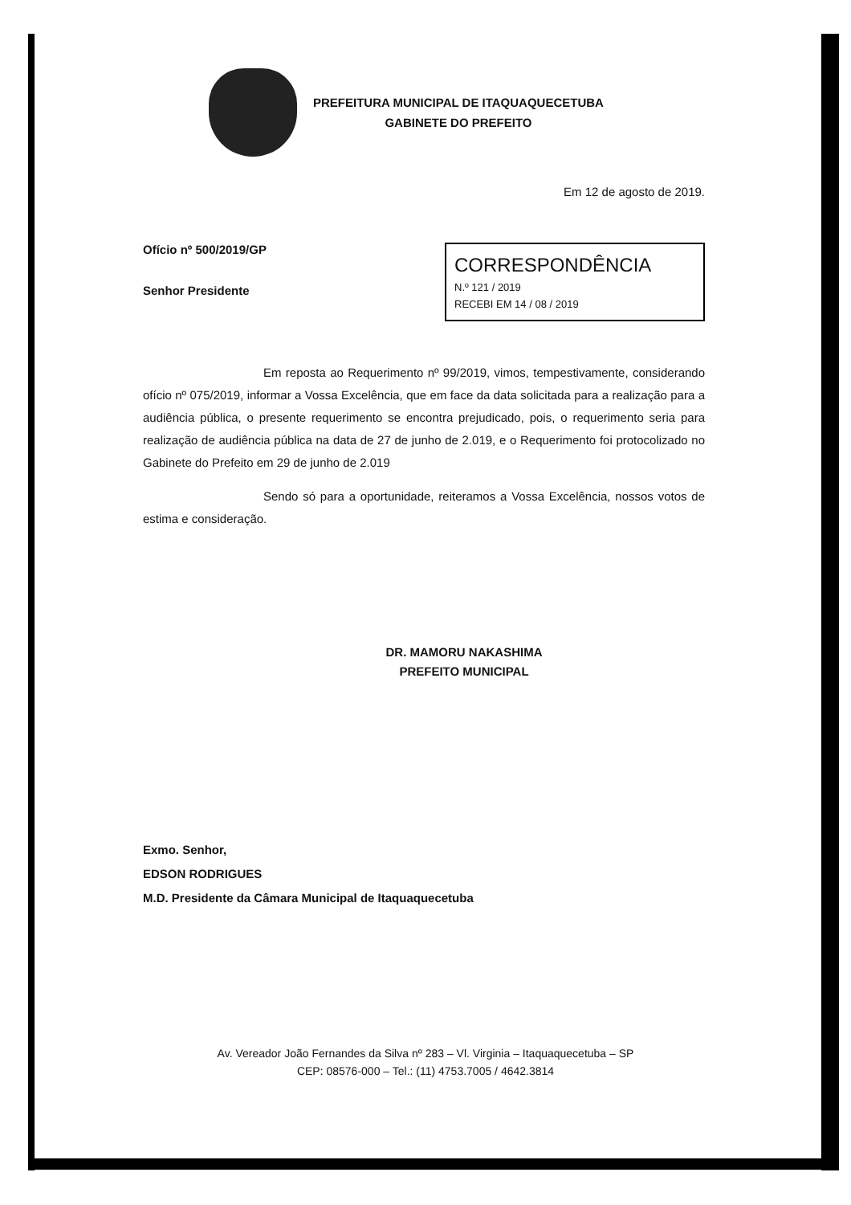PREFEITURA MUNICIPAL DE ITAQUAQUECETUBA
GABINETE DO PREFEITO
Em 12 de agosto de 2019.
Ofício nº 500/2019/GP
Senhor Presidente
CORRESPONDÊNCIA
N.º 121 / 2019
RECEBI EM 14 / 08 / 2019
Em reposta ao Requerimento nº 99/2019, vimos, tempestivamente, considerando ofício nº 075/2019, informar a Vossa Excelência, que em face da data solicitada para a realização para a audiência pública, o presente requerimento se encontra prejudicado, pois, o requerimento seria para realização de audiência pública na data de 27 de junho de 2.019, e o Requerimento foi protocolizado no Gabinete do Prefeito em 29 de junho de 2.019
Sendo só para a oportunidade, reiteramos a Vossa Excelência, nossos votos de estima e consideração.
DR. MAMORU NAKASHIMA
PREFEITO MUNICIPAL
Exmo. Senhor,
EDSON RODRIGUES
M.D. Presidente da Câmara Municipal de Itaquaquecetuba
Av. Vereador João Fernandes da Silva nº 283 – Vl. Virginia – Itaquaquecetuba – SP
CEP: 08576-000 – Tel.: (11) 4753.7005 / 4642.3814